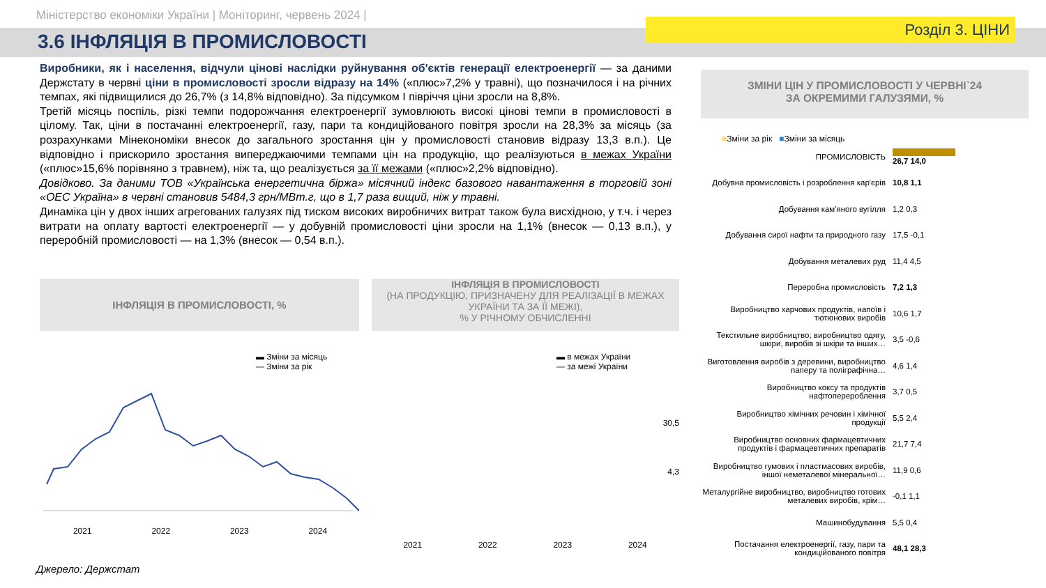Міністерство економіки України | Моніторинг, червень 2024 |
3.6 ІНФЛЯЦІЯ В ПРОМИСЛОВОСТІ
Розділ 3. ЦІНИ
Виробники, як і населення, відчули цінові наслідки руйнування об'єктів генерації електроенергії — за даними Держстату в червні ціни в промисловості зросли відразу на 14% («плюс»7,2% у травні), що позначилося і на річних темпах, які підвищилися до 26,7% (з 14,8% відповідно). За підсумком І півріччя ціни зросли на 8,8%.
Третій місяць поспіль, різкі темпи подорожчання електроенергії зумовлюють високі цінові темпи в промисловості в цілому. Так, ціни в постачанні електроенергії, газу, пари та кондиційованого повітря зросли на 28,3% за місяць (за розрахунками Мінекономіки внесок до загального зростання цін у промисловості становив відразу 13,3 в.п.). Це відповідно і прискорило зростання випереджаючими темпами цін на продукцію, що реалізуються в межах України («плюс»15,6% порівняно з травнем), ніж та, що реалізується за її межами («плюс»2,2% відповідно).
Довідково. За даними ТОВ «Українська енергетична біржа» місячний індекс базового навантаження в торговій зоні «ОЕС Україна» в червні становив 5484,3 грн/МВт.г, що в 1,7 раза вищий, ніж у травні.
Динаміка цін у двох інших агрегованих галузях під тиском високих виробничих витрат також була висхідною, у т.ч. і через витрати на оплату вартості електроенергії — у добувній промисловості ціни зросли на 1,1% (внесок — 0,13 в.п.), у переробній промисловості — на 1,3% (внесок — 0,54 в.п.).
ІНФЛЯЦІЯ В ПРОМИСЛОВОСТІ, %
▬ Зміни за місяць
— Зміни за рік
2021 2022 2023 2024
ІНФЛЯЦІЯ В ПРОМИСЛОВОСТІ
(НА ПРОДУКЦІЮ, ПРИЗНАЧЕНУ ДЛЯ РЕАЛІЗАЦІЇ В МЕЖАХ УКРАЇНИ ТА ЗА ЇЇ МЕЖІ),
% У РІЧНОМУ ОБЧИСЛЕННІ
▬ в межах України
— за межі України
30,5
4,3
2021 2022 2023 2024
ЗМІНИ ЦІН У ПРОМИСЛОВОСТІ У ЧЕРВНІ`24
ЗА ОКРЕМИМИ ГАЛУЗЯМИ, %
■Зміни за рік ■Зміни за місяць
ПРОМИСЛОВІСТЬ 26,7 14,0
Добувна промисловість і розроблення кар'єрів
10,8 1,1
Добування кам'яного вугілля 1,2 0,3
Добування сирої нафти та природного газу
17,5 -0,1
Добування металевих руд 11,4 4,5
Переробна промисловість 7,2 1,3
Виробництво харчових продуктів, напоїв і тютюнових виробів
10,6 1,7
Текстильне виробництво; виробництво одягу, шкіри, виробів зі шкіри та інших…
3,5 -0,6
Виготовлення виробів з деревини, виробництво паперу та поліграфічна…
4,6 1,4
Виробництво коксу та продуктів нафтоперероблення
3,7 0,5
Виробництво хімічних речовин і хімічної продукції
5,5 2,4
Виробництво основних фармацевтичних продуктів і фармацевтичних препаратів
21,7 7,4
Виробництво гумових і пластмасових виробів, іншої неметалевої мінеральної…
11,9 0,6
Металургійне виробництво, виробництво готових металевих виробів, крім…
-0,1 1,1
Машинобудування 5,5 0,4
Постачання електроенергії, газу, пари та кондиційованого повітря
48,1 28,3
Джерело: Держстат